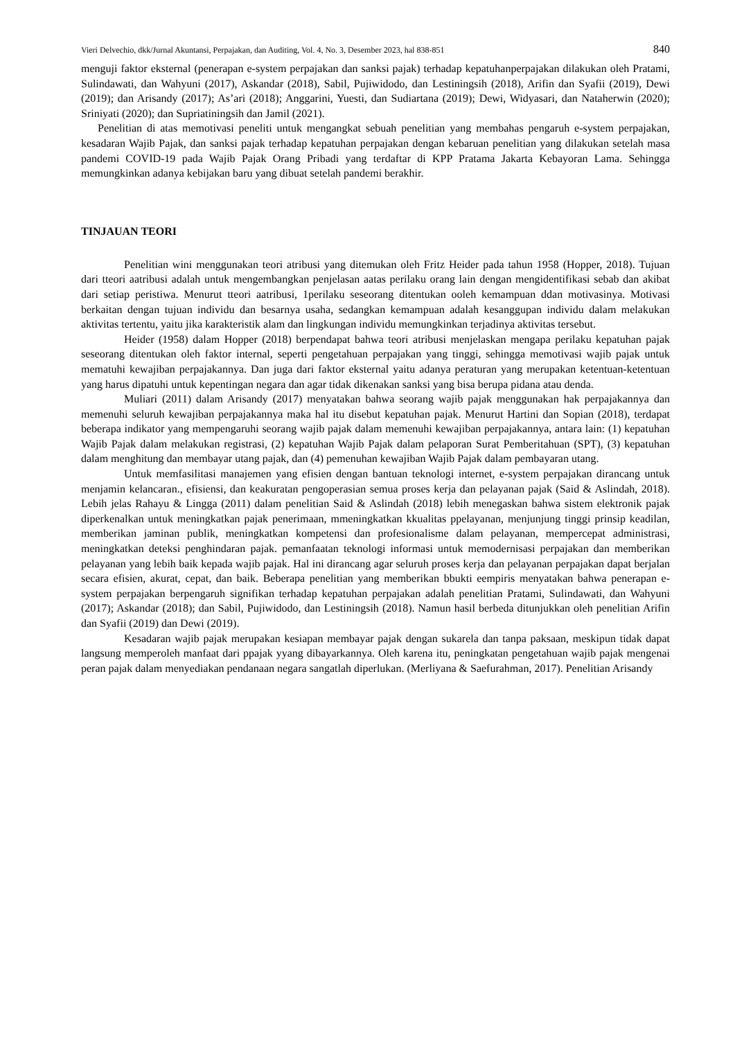Vieri Delvechio, dkk/Jurnal Akuntansi, Perpajakan, dan Auditing, Vol. 4, No. 3, Desember 2023, hal 838-851 840
menguji faktor eksternal (penerapan e-system perpajakan dan sanksi pajak) terhadap kepatuhanperpajakan dilakukan oleh Pratami, Sulindawati, dan Wahyuni (2017), Askandar (2018), Sabil, Pujiwidodo, dan Lestiningsih (2018), Arifin dan Syafii (2019), Dewi (2019); dan Arisandy (2017); As’ari (2018); Anggarini, Yuesti, dan Sudiartana (2019); Dewi, Widyasari, dan Nataherwin (2020); Sriniyati (2020); dan Supriatiningsih dan Jamil (2021).
Penelitian di atas memotivasi peneliti untuk mengangkat sebuah penelitian yang membahas pengaruh e-system perpajakan, kesadaran Wajib Pajak, dan sanksi pajak terhadap kepatuhan perpajakan dengan kebaruan penelitian yang dilakukan setelah masa pandemi COVID-19 pada Wajib Pajak Orang Pribadi yang terdaftar di KPP Pratama Jakarta Kebayoran Lama. Sehingga memungkinkan adanya kebijakan baru yang dibuat setelah pandemi berakhir.
TINJAUAN TEORI
Penelitian wini menggunakan teori atribusi yang ditemukan oleh Fritz Heider pada tahun 1958 (Hopper, 2018). Tujuan dari tteori aatribusi adalah untuk mengembangkan penjelasan aatas perilaku orang lain dengan mengidentifikasi sebab dan akibat dari setiap peristiwa. Menurut tteori aatribusi, 1perilaku seseorang ditentukan ooleh kemampuan ddan motivasinya. Motivasi berkaitan dengan tujuan individu dan besarnya usaha, sedangkan kemampuan adalah kesanggupan individu dalam melakukan aktivitas tertentu, yaitu jika karakteristik alam dan lingkungan individu memungkinkan terjadinya aktivitas tersebut.
Heider (1958) dalam Hopper (2018) berpendapat bahwa teori atribusi menjelaskan mengapa perilaku kepatuhan pajak seseorang ditentukan oleh faktor internal, seperti pengetahuan perpajakan yang tinggi, sehingga memotivasi wajib pajak untuk mematuhi kewajiban perpajakannya. Dan juga dari faktor eksternal yaitu adanya peraturan yang merupakan ketentuan-ketentuan yang harus dipatuhi untuk kepentingan negara dan agar tidak dikenakan sanksi yang bisa berupa pidana atau denda.
Muliari (2011) dalam Arisandy (2017) menyatakan bahwa seorang wajib pajak menggunakan hak perpajakannya dan memenuhi seluruh kewajiban perpajakannya maka hal itu disebut kepatuhan pajak. Menurut Hartini dan Sopian (2018), terdapat beberapa indikator yang mempengaruhi seorang wajib pajak dalam memenuhi kewajiban perpajakannya, antara lain: (1) kepatuhan Wajib Pajak dalam melakukan registrasi, (2) kepatuhan Wajib Pajak dalam pelaporan Surat Pemberitahuan (SPT), (3) kepatuhan dalam menghitung dan membayar utang pajak, dan (4) pemenuhan kewajiban Wajib Pajak dalam pembayaran utang.
Untuk memfasilitasi manajemen yang efisien dengan bantuan teknologi internet, e-system perpajakan dirancang untuk menjamin kelancaran., efisiensi, dan keakuratan pengoperasian semua proses kerja dan pelayanan pajak (Said & Aslindah, 2018). Lebih jelas Rahayu & Lingga (2011) dalam penelitian Said & Aslindah (2018) lebih menegaskan bahwa sistem elektronik pajak diperkenalkan untuk meningkatkan pajak penerimaan, mmeningkatkan kkualitas ppelayanan, menjunjung tinggi prinsip keadilan, memberikan jaminan publik, meningkatkan kompetensi dan profesionalisme dalam pelayanan, mempercepat administrasi, meningkatkan deteksi penghindaran pajak. pemanfaatan teknologi informasi untuk memodernisasi perpajakan dan memberikan pelayanan yang lebih baik kepada wajib pajak. Hal ini dirancang agar seluruh proses kerja dan pelayanan perpajakan dapat berjalan secara efisien, akurat, cepat, dan baik. Beberapa penelitian yang memberikan bbukti eempiris menyatakan bahwa penerapan e-system perpajakan berpengaruh signifikan terhadap kepatuhan perpajakan adalah penelitian Pratami, Sulindawati, dan Wahyuni (2017); Askandar (2018); dan Sabil, Pujiwidodo, dan Lestiningsih (2018). Namun hasil berbeda ditunjukkan oleh penelitian Arifin dan Syafii (2019) dan Dewi (2019).
Kesadaran wajib pajak merupakan kesiapan membayar pajak dengan sukarela dan tanpa paksaan, meskipun tidak dapat langsung memperoleh manfaat dari ppajak yyang dibayarkannya. Oleh karena itu, peningkatan pengetahuan wajib pajak mengenai peran pajak dalam menyediakan pendanaan negara sangatlah diperlukan. (Merliyana & Saefurahman, 2017). Penelitian Arisandy